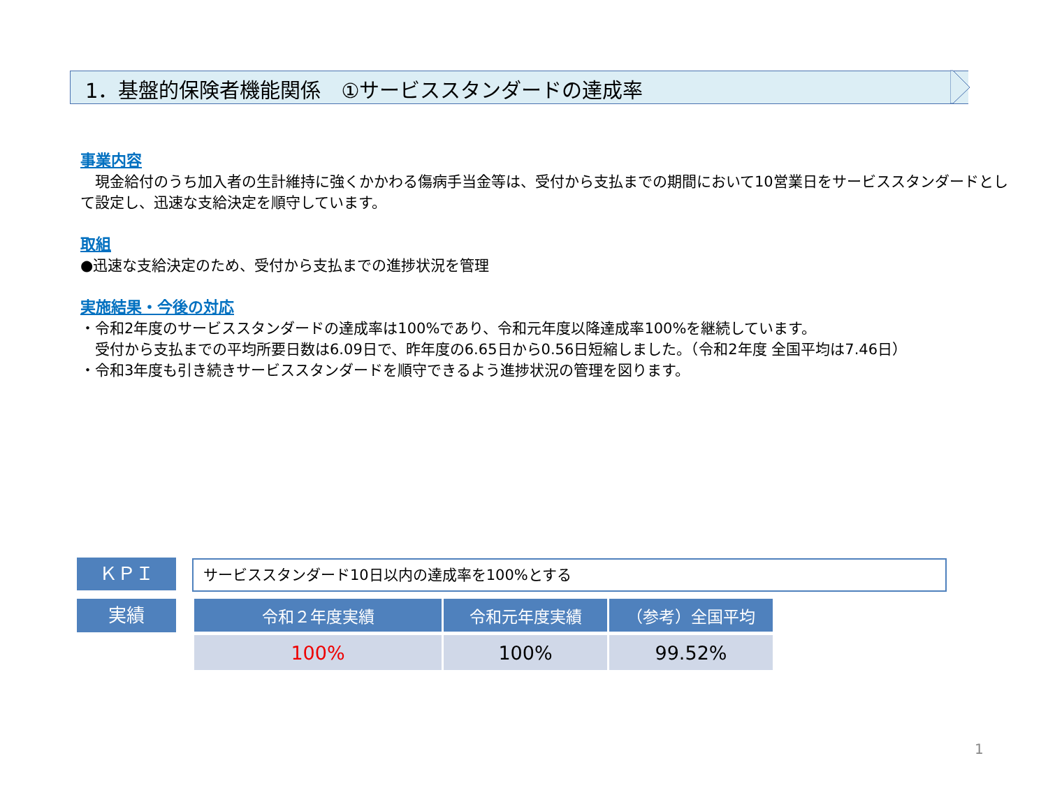1．基盤的保険者機能関係　①サービススタンダードの達成率
事業内容
　現金給付のうち加入者の生計維持に強くかかわる傷病手当金等は、受付から支払までの期間において10営業日をサービススタンダードとして設定し、迅速な支給決定を順守しています。
取組
●迅速な支給決定のため、受付から支払までの進捗状況を管理
実施結果・今後の対応
・令和2年度のサービススタンダードの達成率は100%であり、令和元年度以降達成率100%を継続しています。
　受付から支払までの平均所要日数は6.09日で、昨年度の6.65日から0.56日短縮しました。（令和2年度 全国平均は7.46日）
・令和3年度も引き続きサービススタンダードを順守できるよう進捗状況の管理を図ります。
ＫＰＩ サービススタンダード10日以内の達成率を100%とする
実績
| 令和２年度実績 | 令和元年度実績 | （参考）全国平均 |
| --- | --- | --- |
| 100% | 100% | 99.52% |
1